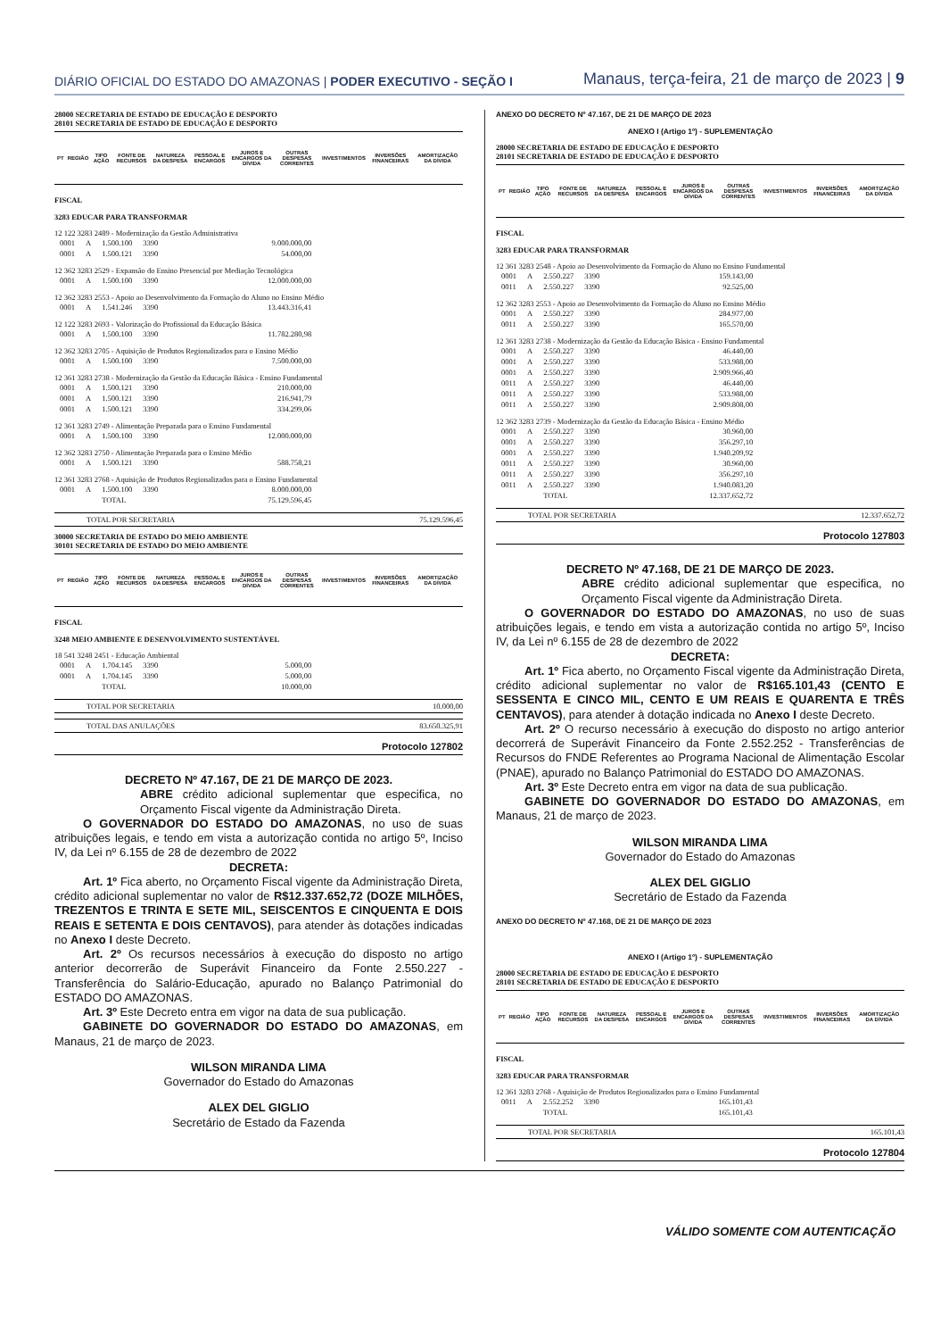DIÁRIO OFICIAL DO ESTADO DO AMAZONAS | PODER EXECUTIVO - SEÇÃO I
Manaus, terça-feira, 21 de março de 2023 | 9
28000 SECRETARIA DE ESTADO DE EDUCAÇÃO E DESPORTO
28101 SECRETARIA DE ESTADO DE EDUCAÇÃO E DESPORTO
| PT | REGIÃO | TIPO AÇÃO | FONTE DE RECURSOS | NATUREZA DA DESPESA | PESSOAL E ENCARGOS | JUROS E ENCARGOS DA DÍVIDA | OUTRAS DESPESAS CORRENTES | INVESTIMENTOS | INVERSÕES FINANCEIRAS | AMORTIZAÇÃO DA DÍVIDA |
FISCAL
3283 EDUCAR PARA TRANSFORMAR
12 122 3283 2489 - Modernização da Gestão Administrativa
| 0001 | A | 1.500.100 | 3390 | 9.000.000,00 |
| 0001 | A | 1.500.121 | 3390 | 54.000,00 |
12 362 3283 2529 - Expansão do Ensino Presencial por Mediação Tecnológica
| 0001 | A | 1.500.100 | 3390 | 12.000.000,00 |
12 362 3283 2553 - Apoio ao Desenvolvimento da Formação do Aluno no Ensino Médio
| 0001 | A | 1.541.246 | 3390 | 13.443.316,41 |
12 122 3283 2693 - Valorização do Profissional da Educação Básica
| 0001 | A | 1.500.100 | 3390 | 11.782.280,98 |
12 362 3283 2705 - Aquisição de Produtos Regionalizados para o Ensino Médio
| 0001 | A | 1.500.100 | 3390 | 7.500.000,00 |
12 361 3283 2738 - Modernização da Gestão da Educação Básica - Ensino Fundamental
| 0001 | A | 1.500.121 | 3390 | 210.000,00 |
| 0001 | A | 1.500.121 | 3390 | 216.941,79 |
| 0001 | A | 1.500.121 | 3390 | 334.299,06 |
12 361 3283 2749 - Alimentação Preparada para o Ensino Fundamental
| 0001 | A | 1.500.100 | 3390 | 12.000.000,00 |
12 362 3283 2750 - Alimentação Preparada para o Ensino Médio
| 0001 | A | 1.500.121 | 3390 | 588.758,21 |
12 361 3283 2768 - Aquisição de Produtos Regionalizados para o Ensino Fundamental
| 0001 | A | 1.500.100 | 3390 | 8.000.000,00 |
| | | TOTAL | | 75.129.596,45 |
TOTAL POR SECRETARIA 75.129.596,45
30000 SECRETARIA DE ESTADO DO MEIO AMBIENTE
30101 SECRETARIA DE ESTADO DO MEIO AMBIENTE
| PT | REGIÃO | TIPO AÇÃO | FONTE DE RECURSOS | NATUREZA DA DESPESA | PESSOAL E ENCARGOS | JUROS E ENCARGOS DA DÍVIDA | OUTRAS DESPESAS CORRENTES | INVESTIMENTOS | INVERSÕES FINANCEIRAS | AMORTIZAÇÃO DA DÍVIDA |
FISCAL
3248 MEIO AMBIENTE E DESENVOLVIMENTO SUSTENTÁVEL
18 541 3248 2451 - Educação Ambiental
| 0001 | A | 1.704.145 | 3390 | 5.000,00 |
| 0001 | A | 1.704.145 | 3390 | 5.000,00 |
| | | TOTAL | | 10.000,00 |
TOTAL POR SECRETARIA 10.000,00
TOTAL DAS ANULAÇÕES 83.650.325,91
Protocolo 127802
DECRETO Nº 47.167, DE 21 DE MARÇO DE 2023.
ABRE crédito adicional suplementar que especifica, no Orçamento Fiscal vigente da Administração Direta.
O GOVERNADOR DO ESTADO DO AMAZONAS, no uso de suas atribuições legais, e tendo em vista a autorização contida no artigo 5º, Inciso IV, da Lei nº 6.155 de 28 de dezembro de 2022
DECRETA:
Art. 1º Fica aberto, no Orçamento Fiscal vigente da Administração Direta, crédito adicional suplementar no valor de R$12.337.652,72 (DOZE MILHÕES, TREZENTOS E TRINTA E SETE MIL, SEISCENTOS E CINQUENTA E DOIS REAIS E SETENTA E DOIS CENTAVOS), para atender às dotações indicadas no Anexo I deste Decreto.
Art. 2º Os recursos necessários à execução do disposto no artigo anterior decorrerão de Superávit Financeiro da Fonte 2.550.227 - Transferência do Salário-Educação, apurado no Balanço Patrimonial do ESTADO DO AMAZONAS.
Art. 3º Este Decreto entra em vigor na data de sua publicação.
GABINETE DO GOVERNADOR DO ESTADO DO AMAZONAS, em Manaus, 21 de março de 2023.
WILSON MIRANDA LIMA
Governador do Estado do Amazonas
ALEX DEL GIGLIO
Secretário de Estado da Fazenda
ANEXO DO DECRETO Nº 47.167, DE 21 DE MARÇO DE 2023
ANEXO I (Artigo 1º) - SUPLEMENTAÇÃO
28000 SECRETARIA DE ESTADO DE EDUCAÇÃO E DESPORTO
28101 SECRETARIA DE ESTADO DE EDUCAÇÃO E DESPORTO
| PT | REGIÃO | TIPO AÇÃO | FONTE DE RECURSOS | NATUREZA DA DESPESA | PESSOAL E ENCARGOS | JUROS E ENCARGOS DA DÍVIDA | OUTRAS DESPESAS CORRENTES | INVESTIMENTOS | INVERSÕES FINANCEIRAS | AMORTIZAÇÃO DA DÍVIDA |
FISCAL
3283 EDUCAR PARA TRANSFORMAR
12 361 3283 2548 - Apoio ao Desenvolvimento da Formação do Aluno no Ensino Fundamental
| 0001 | A | 2.550.227 | 3390 | 159.143,00 |
| 0011 | A | 2.550.227 | 3390 | 92.525,00 |
12 362 3283 2553 - Apoio ao Desenvolvimento da Formação do Aluno no Ensino Médio
| 0001 | A | 2.550.227 | 3390 | 284.977,00 |
| 0011 | A | 2.550.227 | 3390 | 165.570,00 |
12 361 3283 2738 - Modernização da Gestão da Educação Básica - Ensino Fundamental
| 0001 | A | 2.550.227 | 3390 | 46.440,00 |
| 0001 | A | 2.550.227 | 3390 | 533.988,00 |
| 0001 | A | 2.550.227 | 3390 | 2.909.966,40 |
| 0011 | A | 2.550.227 | 3390 | 46.440,00 |
| 0011 | A | 2.550.227 | 3390 | 533.988,00 |
| 0011 | A | 2.550.227 | 3390 | 2.909.808,00 |
12 362 3283 2739 - Modernização da Gestão da Educação Básica - Ensino Médio
| 0001 | A | 2.550.227 | 3390 | 30.960,00 |
| 0001 | A | 2.550.227 | 3390 | 356.297,10 |
| 0001 | A | 2.550.227 | 3390 | 1.940.209,92 |
| 0011 | A | 2.550.227 | 3390 | 30.960,00 |
| 0011 | A | 2.550.227 | 3390 | 356.297,10 |
| 0011 | A | 2.550.227 | 3390 | 1.940.083,20 |
| | | TOTAL | | 12.337.652,72 |
TOTAL POR SECRETARIA 12.337.652,72
Protocolo 127803
DECRETO Nº 47.168, DE 21 DE MARÇO DE 2023.
ABRE crédito adicional suplementar que especifica, no Orçamento Fiscal vigente da Administração Direta.
O GOVERNADOR DO ESTADO DO AMAZONAS, no uso de suas atribuições legais, e tendo em vista a autorização contida no artigo 5º, Inciso IV, da Lei nº 6.155 de 28 de dezembro de 2022
DECRETA:
Art. 1º Fica aberto, no Orçamento Fiscal vigente da Administração Direta, crédito adicional suplementar no valor de R$165.101,43 (CENTO E SESSENTA E CINCO MIL, CENTO E UM REAIS E QUARENTA E TRÊS CENTAVOS), para atender à dotação indicada no Anexo I deste Decreto.
Art. 2º O recurso necessário à execução do disposto no artigo anterior decorrerá de Superávit Financeiro da Fonte 2.552.252 - Transferências de Recursos do FNDE Referentes ao Programa Nacional de Alimentação Escolar (PNAE), apurado no Balanço Patrimonial do ESTADO DO AMAZONAS.
Art. 3º Este Decreto entra em vigor na data de sua publicação.
GABINETE DO GOVERNADOR DO ESTADO DO AMAZONAS, em Manaus, 21 de março de 2023.
WILSON MIRANDA LIMA
Governador do Estado do Amazonas
ALEX DEL GIGLIO
Secretário de Estado da Fazenda
ANEXO DO DECRETO Nº 47.168, DE 21 DE MARÇO DE 2023
ANEXO I (Artigo 1º) - SUPLEMENTAÇÃO
28000 SECRETARIA DE ESTADO DE EDUCAÇÃO E DESPORTO
28101 SECRETARIA DE ESTADO DE EDUCAÇÃO E DESPORTO
| PT | REGIÃO | TIPO AÇÃO | FONTE DE RECURSOS | NATUREZA DA DESPESA | PESSOAL E ENCARGOS | JUROS E ENCARGOS DA DÍVIDA | OUTRAS DESPESAS CORRENTES | INVESTIMENTOS | INVERSÕES FINANCEIRAS | AMORTIZAÇÃO DA DÍVIDA |
FISCAL
3283 EDUCAR PARA TRANSFORMAR
12 361 3283 2768 - Aquisição de Produtos Regionalizados para o Ensino Fundamental
| 0011 | A | 2.552.252 | 3390 | 165.101,43 |
| | | TOTAL | | 165.101,43 |
TOTAL POR SECRETARIA 165.101,43
Protocolo 127804
VÁLIDO SOMENTE COM AUTENTICAÇÃO